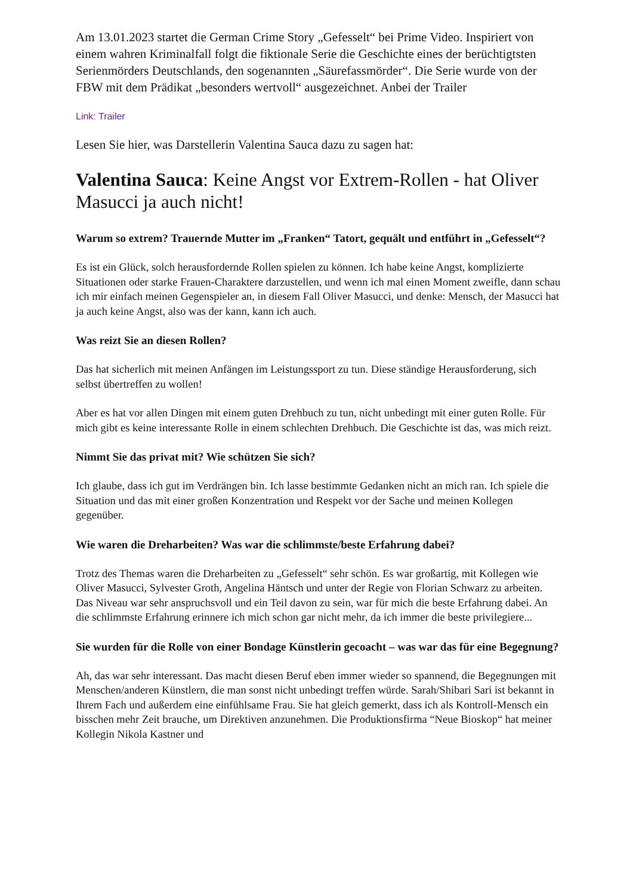Am 13.01.2023 startet die German Crime Story „Gefesselt“ bei Prime Video. Inspiriert von einem wahren Kriminalfall folgt die fiktionale Serie die Geschichte eines der berüchtigtsten Serienmörders Deutschlands, den sogenannten „Säurefassmörder“. Die Serie wurde von der FBW mit dem Prädikat „besonders wertvoll“ ausgezeichnet. Anbei der Trailer
Link: Trailer
Lesen Sie hier, was Darstellerin Valentina Sauca dazu zu sagen hat:
Valentina Sauca: Keine Angst vor Extrem-Rollen - hat Oliver Masucci ja auch nicht!
Warum so extrem? Trauernde Mutter im „Franken“ Tatort, gequält und entführt in „Gefesselt“?
Es ist ein Glück, solch herausfordernde Rollen spielen zu können. Ich habe keine Angst, komplizierte Situationen oder starke Frauen-Charaktere darzustellen, und wenn ich mal einen Moment zweifle, dann schau ich mir einfach meinen Gegenspieler an, in diesem Fall Oliver Masucci, und denke: Mensch, der Masucci hat ja auch keine Angst, also was der kann, kann ich auch.
Was reizt Sie an diesen Rollen?
Das hat sicherlich mit meinen Anfängen im Leistungssport zu tun. Diese ständige Herausforderung, sich selbst übertreffen zu wollen!
Aber es hat vor allen Dingen mit einem guten Drehbuch zu tun, nicht unbedingt mit einer guten Rolle. Für mich gibt es keine interessante Rolle in einem schlechten Drehbuch. Die Geschichte ist das, was mich reizt.
Nimmt Sie das privat mit? Wie schützen Sie sich?
Ich glaube, dass ich gut im Verdrängen bin. Ich lasse bestimmte Gedanken nicht an mich ran. Ich spiele die Situation und das mit einer großen Konzentration und Respekt vor der Sache und meinen Kollegen gegenüber.
Wie waren die Dreharbeiten? Was war die schlimmste/beste Erfahrung dabei?
Trotz des Themas waren die Dreharbeiten zu „Gefesselt“ sehr schön. Es war großartig, mit Kollegen wie Oliver Masucci, Sylvester Groth, Angelina Häntsch und unter der Regie von Florian Schwarz zu arbeiten. Das Niveau war sehr anspruchsvoll und ein Teil davon zu sein, war für mich die beste Erfahrung dabei. An die schlimmste Erfahrung erinnere ich mich schon gar nicht mehr, da ich immer die beste privilegiere...
Sie wurden für die Rolle von einer Bondage Künstlerin gecoacht – was war das für eine Begegnung?
Ah, das war sehr interessant. Das macht diesen Beruf eben immer wieder so spannend, die Begegnungen mit Menschen/anderen Künstlern, die man sonst nicht unbedingt treffen würde. Sarah/Shibari Sari ist bekannt in Ihrem Fach und außerdem eine einfühlsame Frau. Sie hat gleich gemerkt, dass ich als Kontroll-Mensch ein bisschen mehr Zeit brauche, um Direktiven anzunehmen. Die Produktionsfirma “Neue Bioskop“ hat meiner Kollegin Nikola Kastner und